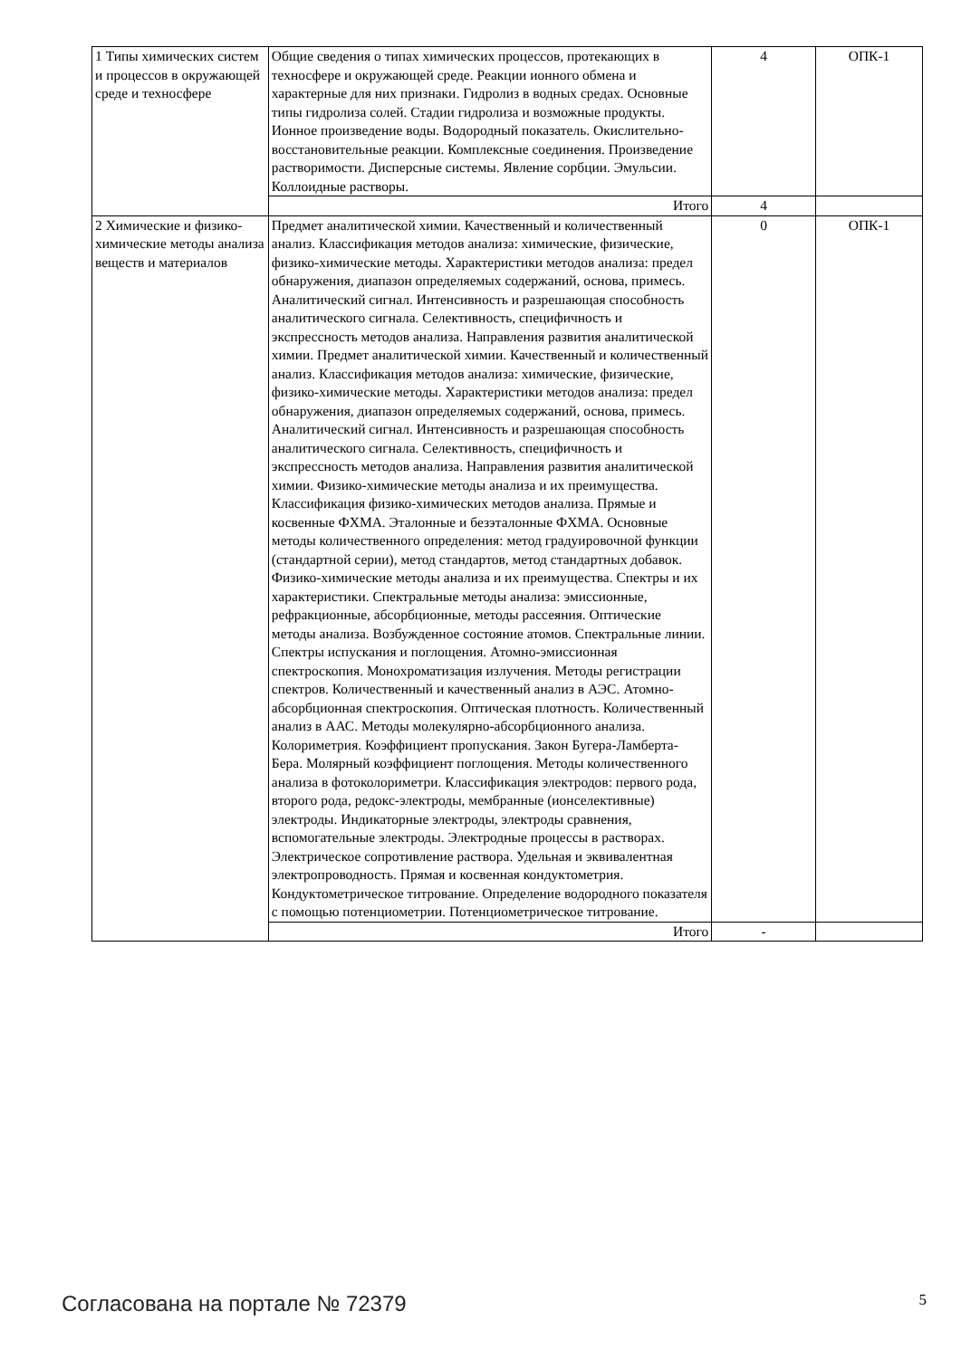| 1 Типы химических систем и процессов в окружающей среде и техносфере | Общие сведения о типах химических процессов, протекающих в техносфере и окружающей среде. Реакции ионного обмена и характерные для них признаки. Гидролиз в водных средах. Основные типы гидролиза солей. Стадии гидролиза и возможные продукты. Ионное произведение воды. Водородный показатель. Окислительно-восстановительные реакции. Комплексные соединения. Произведение растворимости. Дисперсные системы. Явление сорбции. Эмульсии. Коллоидные растворы. | 4 | ОПК-1 |
| | Итого | 4 | |
| 2 Химические и физико-химические методы анализа веществ и материалов | Предмет аналитической химии. Качественный и количественный анализ. Классификация методов анализа: химические, физические, физико-химические методы. Характеристики методов анализа: предел обнаружения, диапазон определяемых содержаний, основа, примесь. Аналитический сигнал. Интенсивность и разрешающая способность аналитического сигнала. Селективность, специфичность и экспрессность методов анализа. Направления развития аналитической химии. Предмет аналитической химии. Качественный и количественный анализ. Классификация методов анализа: химические, физические, физико-химические методы. Характеристики методов анализа: предел обнаружения, диапазон определяемых содержаний, основа, примесь. Аналитический сигнал. Интенсивность и разрешающая способность аналитического сигнала. Селективность, специфичность и экспрессность методов анализа. Направления развития аналитической химии. Физико-химические методы анализа и их преимущества. Классификация физико-химических методов анализа. Прямые и косвенные ФХМА. Эталонные и безэталонные ФХМА. Основные методы количественного определения: метод градуировочной функции (стандартной серии), метод стандартов, метод стандартных добавок. Физико-химические методы анализа и их преимущества. Спектры и их характеристики. Спектральные методы анализа: эмиссионные, рефракционные, абсорбционные, методы рассеяния. Оптические методы анализа. Возбужденное состояние атомов. Спектральные линии. Спектры испускания и поглощения. Атомно-эмиссионная спектроскопия. Монохроматизация излучения. Методы регистрации спектров. Количественный и качественный анализ в АЭС. Атомно-абсорбционная спектроскопия. Оптическая плотность. Количественный анализ в ААС. Методы молекулярно-абсорбционного анализа. Колориметрия. Коэффициент пропускания. Закон Бугера-Ламберта-Бера. Молярный коэффициент поглощения. Методы количественного анализа в фотоколориметри. Классификация электродов: первого рода, второго рода, редокс-электроды, мембранные (ионселективные) электроды. Индикаторные электроды, электроды сравнения, вспомогательные электроды. Электродные процессы в растворах. Электрическое сопротивление раствора. Удельная и эквивалентная электропроводность. Прямая и косвенная кондуктометрия. Кондуктометрическое титрование. Определение водородного показателя с помощью потенциометрии. Потенциометрическое титрование. | 0 | ОПК-1 |
| | Итого | - | |
Согласована на портале № 72379 5